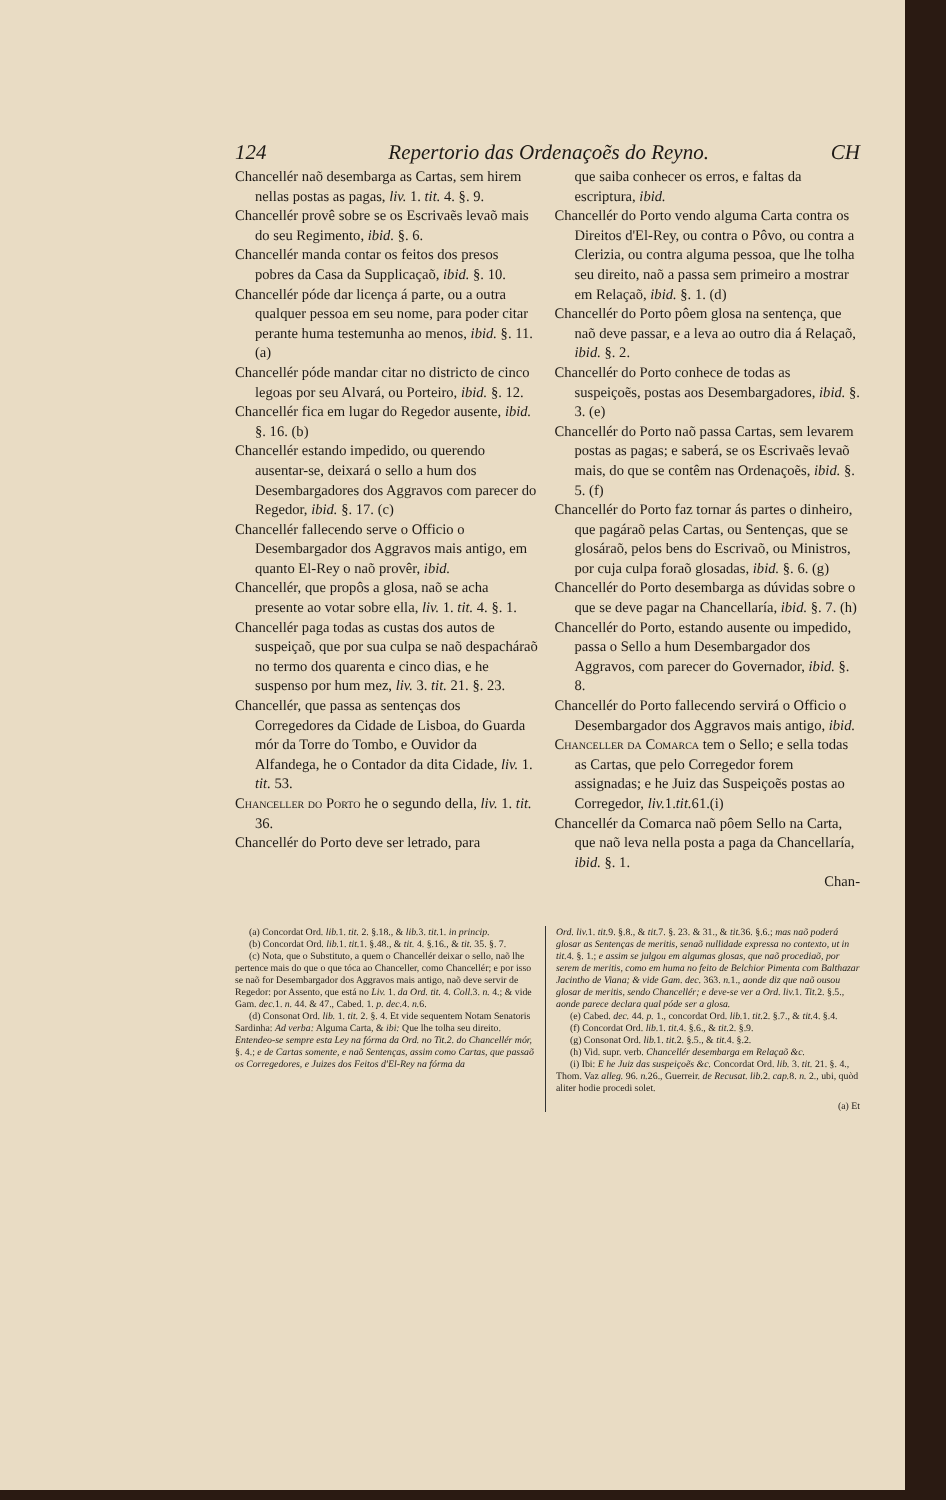124 Repertorio das Ordenaçoẽs do Reyno. CH
Chancellér naõ desembarga as Cartas, sem hirem nellas postas as pagas, liv. 1. tit. 4. §. 9.
Chancellér provê sobre se os Escrivaẽs levaõ mais do seu Regimento, ibid. §. 6.
Chancellér manda contar os feitos dos presos pobres da Casa da Supplicaçaõ, ibid. §. 10.
Chancellér póde dar licença á parte, ou a outra qualquer pessoa em seu nome, para poder citar perante huma testemunha ao menos, ibid. §. 11. (a)
Chancellér póde mandar citar no districto de cinco legoas por seu Alvará, ou Porteiro, ibid. §. 12.
Chancellér fica em lugar do Regedor ausente, ibid. §. 16. (b)
Chancellér estando impedido, ou querendo ausentar-se, deixará o sello a hum dos Desembargadores dos Aggravos com parecer do Regedor, ibid. §. 17. (c)
Chancellér fallecendo serve o Officio o Desembargador dos Aggravos mais antigo, em quanto El-Rey o naõ provêr, ibid.
Chancellér, que propôs a glosa, naõ se acha presente ao votar sobre ella, liv. 1. tit. 4. §. 1.
Chancellér paga todas as custas dos autos de suspeiçaõ, que por sua culpa se naõ despacháraõ no termo dos quarenta e cinco dias, e he suspenso por hum mez, liv. 3. tit. 21. §. 23.
Chancellér, que passa as sentenças dos Corregedores da Cidade de Lisboa, do Guarda mór da Torre do Tombo, e Ouvidor da Alfandega, he o Contador da dita Cidade, liv. 1. tit. 53.
Chanceller do Porto he o segundo della, liv. 1. tit. 36.
Chancellér do Porto deve ser letrado, para
que saiba conhecer os erros, e faltas da escriptura, ibid.
Chancellér do Porto vendo alguma Carta contra os Direitos d'El-Rey, ou contra o Pôvo, ou contra a Clerizia, ou contra alguma pessoa, que lhe tolha seu direito, naõ a passa sem primeiro a mostrar em Relaçaõ, ibid. §. 1. (d)
Chancellér do Porto pôem glosa na sentença, que naõ deve passar, e a leva ao outro dia á Relaçaõ, ibid. §. 2.
Chancellér do Porto conhece de todas as suspeiçoẽs, postas aos Desembargadores, ibid. §. 3. (e)
Chancellér do Porto naõ passa Cartas, sem levarem postas as pagas; e saberá, se os Escrivaẽs levaõ mais, do que se contêm nas Ordenaçoẽs, ibid. §. 5. (f)
Chancellér do Porto faz tornar ás partes o dinheiro, que pagáraõ pelas Cartas, ou Sentenças, que se glosáraõ, pelos bens do Escrivaõ, ou Ministros, por cuja culpa foraõ glosadas, ibid. §. 6. (g)
Chancellér do Porto desembarga as dúvidas sobre o que se deve pagar na Chancellaría, ibid. §. 7. (h)
Chancellér do Porto, estando ausente ou impedido, passa o Sello a hum Desembargador dos Aggravos, com parecer do Governador, ibid. §. 8.
Chancellér do Porto fallecendo servirá o Officio o Desembargador dos Aggravos mais antigo, ibid.
Chanceller da Comarca tem o Sello; e sella todas as Cartas, que pelo Corregedor forem assignadas; e he Juiz das Suspeiçoẽs postas ao Corregedor, liv. 1.tit. 61.(i)
Chancellér da Comarca naõ pôem Sello na Carta, que naõ leva nella posta a paga da Chancellaría, ibid. §. 1.
Chan-
(a) Concordat Ord. lib. 1. tit. 2. §.18., & lib. 3. tit. 1. in princip.
(b) Concordat Ord. lib. 1. tit. 1. §.48., & tit. 4. §.16., & tit. 35. §. 7.
(c) Nota, que o Substituto, a quem o Chancellér deixar o sello, naõ lhe pertence mais do que o que tóca ao Chanceller, como Chancellér; e por isso se naõ for Desembargador dos Aggravos mais antigo, naõ deve servir de Regedor: por Assento, que está no Liv. 1. da Ord. tit. 4. Coll. 3. n. 4.; & vide Gam. dec. 1. n. 44. & 47., Cabed. 1. p. dec. 4. n. 6.
(d) Consonat Ord. lib. 1. tit. 2. §. 4. Et vide sequentem Notam Senatoris Sardinha: Ad verba: Alguma Carta, & ibi: Que lhe tolha seu direito. Entendeo-se sempre esta Ley na fórma da Ord. no Tit.2. do Chancellér mór, §. 4.; e de Cartas somente, e naõ Sentenças, assim como Cartas, que passaõ os Corregedores, e Juizes dos Feitos d'El-Rey na fórma da
Ord. liv. 1. tit. 9. §.8., & tit. 7. §. 23. & 31., & tit. 36. §.6.; mas naõ poderá glosar as Sentenças de meritis, senaõ nullidade expressa no contexto, ut in tit. 4. §. 1.; e assim se julgou em algumas glosas, que naõ procediaõ, por serem de meritis, como em huma no feito de Belchior Pimenta com Balthazar Jacintho de Viana; & vide Gam. dec. 363. n. 1., aonde diz que naõ ousou glosar de meritis, sendo Chancellér; e deve-se ver a Ord. liv. 1. Tit. 2. §.5., aonde parece declara qual póde ser a glosa.
(e) Cabed. dec. 44. p. 1., concordat Ord. lib. 1. tit. 2. §.7., & tit. 4. §.4.
(f) Concordat Ord. lib. 1. tit. 4. §.6., & tit. 2. §.9.
(g) Consonat Ord. lib. 1. tit. 2. §.5., & tit. 4. §.2.
(h) Vid. supr. verb. Chancellér desembarga em Relaçaõ &c.
(i) Ibi: E he Juiz das suspeiçoẽs &c. Concordat Ord. lib. 3. tit. 21. §. 4., Thom. Vaz alleg. 96. n. 26., Guerreir. de Recusat. lib. 2. cap. 8. n. 2., ubi, quòd aliter hodie procedi solet.
(a) Et